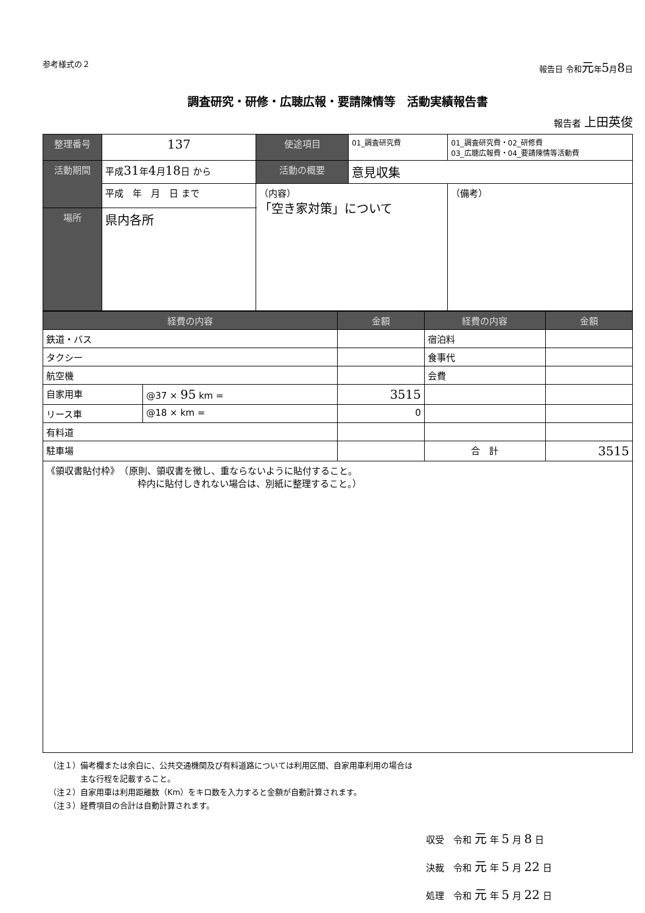参考様式の２ 報告日 令和元年5月8日
調査研究・研修・広聴広報・要請陳情等　活動実績報告書
報告者 上田英俊
| 整理番号 | | 137 | 使途項目 | 01_調査研究費 | 01_調査研究費・02_研修費 03_広聴広報費・04_要請陳情等活動費 |
| 活動期間 | 平成 31 年 4 月 18 日 から | | 活動の概要 | 意見収集 | |
| | 平成 年 月 日 まで | | （内容） 「空き家対策」について | | （備考） |
| 場所 | 県内各所 | | | | |
| 経費の内容 | | 金額 | 経費の内容 | 金額 |
| --- | --- | --- | --- | --- |
| 鉄道・バス | | | 宿泊料 | |
| タクシー | | | 食事代 | |
| 航空機 | | | 会費 | |
| 自家用車 | @37 × 95 km = | 3515 | | |
| リース車 | @18 × km = | 0 | | |
| 有料道 | | | | |
| 駐車場 | | | 合 計 | 3515 |
| 《領収書貼付枠》 （原則、領収書を徴し、重ならないように貼付すること。 枠内に貼付しきれない場合は、別紙に整理すること。） | | | | |
（注１）備考欄または余白に、公共交通機関及び有料道路については利用区間、自家用車利用の場合は
　　　　主な行程を記載すること。
（注２）自家用車は利用距離数（Km）をキロ数を入力すると金額が自動計算されます。
（注３）経費項目の合計は自動計算されます。
収受　令和 元 年 5 月 8 日
決裁　令和 元 年 5 月 22 日
処理　令和 元 年 5 月 22 日